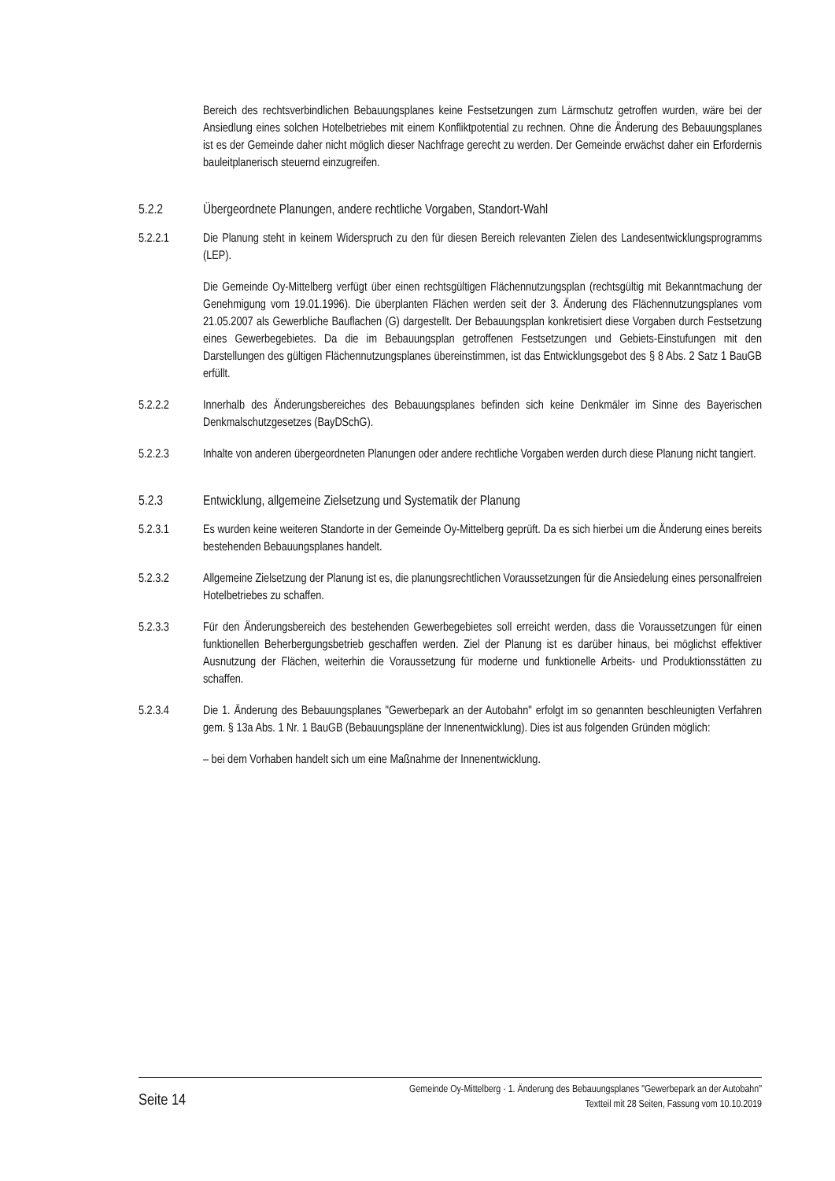Bereich des rechtsverbindlichen Bebauungsplanes keine Festsetzungen zum Lärmschutz getroffen wurden, wäre bei der Ansiedlung eines solchen Hotelbetriebes mit einem Konfliktpotential zu rechnen. Ohne die Änderung des Bebauungsplanes ist es der Gemeinde daher nicht möglich dieser Nachfrage gerecht zu werden. Der Gemeinde erwächst daher ein Erfordernis bauleitplanerisch steuernd einzugreifen.
5.2.2 Übergeordnete Planungen, andere rechtliche Vorgaben, Standort-Wahl
5.2.2.1 Die Planung steht in keinem Widerspruch zu den für diesen Bereich relevanten Zielen des Landesentwicklungsprogramms (LEP).
Die Gemeinde Oy-Mittelberg verfügt über einen rechtsgültigen Flächennutzungsplan (rechtsgültig mit Bekanntmachung der Genehmigung vom 19.01.1996). Die überplanten Flächen werden seit der 3. Änderung des Flächennutzungsplanes vom 21.05.2007 als Gewerbliche Bauflachen (G) dargestellt. Der Bebauungsplan konkretisiert diese Vorgaben durch Festsetzung eines Gewerbegebietes. Da die im Bebauungsplan getroffenen Festsetzungen und Gebiets-Einstufungen mit den Darstellungen des gültigen Flächennutzungsplanes übereinstimmen, ist das Entwicklungsgebot des § 8 Abs. 2 Satz 1 BauGB erfüllt.
5.2.2.2 Innerhalb des Änderungsbereiches des Bebauungsplanes befinden sich keine Denkmäler im Sinne des Bayerischen Denkmalschutzgesetzes (BayDSchG).
5.2.2.3 Inhalte von anderen übergeordneten Planungen oder andere rechtliche Vorgaben werden durch diese Planung nicht tangiert.
5.2.3 Entwicklung, allgemeine Zielsetzung und Systematik der Planung
5.2.3.1 Es wurden keine weiteren Standorte in der Gemeinde Oy-Mittelberg geprüft. Da es sich hierbei um die Änderung eines bereits bestehenden Bebauungsplanes handelt.
5.2.3.2 Allgemeine Zielsetzung der Planung ist es, die planungsrechtlichen Voraussetzungen für die Ansiedelung eines personalfreien Hotelbetriebes zu schaffen.
5.2.3.3 Für den Änderungsbereich des bestehenden Gewerbegebietes soll erreicht werden, dass die Voraussetzungen für einen funktionellen Beherbergungsbetrieb geschaffen werden. Ziel der Planung ist es darüber hinaus, bei möglichst effektiver Ausnutzung der Flächen, weiterhin die Voraussetzung für moderne und funktionelle Arbeits- und Produktionsstätten zu schaffen.
5.2.3.4 Die 1. Änderung des Bebauungsplanes "Gewerbepark an der Autobahn" erfolgt im so genannten beschleunigten Verfahren gem. § 13a Abs. 1 Nr. 1 BauGB (Bebauungspläne der Innenentwicklung). Dies ist aus folgenden Gründen möglich:
– bei dem Vorhaben handelt sich um eine Maßnahme der Innenentwicklung.
Seite 14
Gemeinde Oy-Mittelberg · 1. Änderung des Bebauungsplanes "Gewerbepark an der Autobahn"
Textteil mit 28 Seiten, Fassung vom 10.10.2019